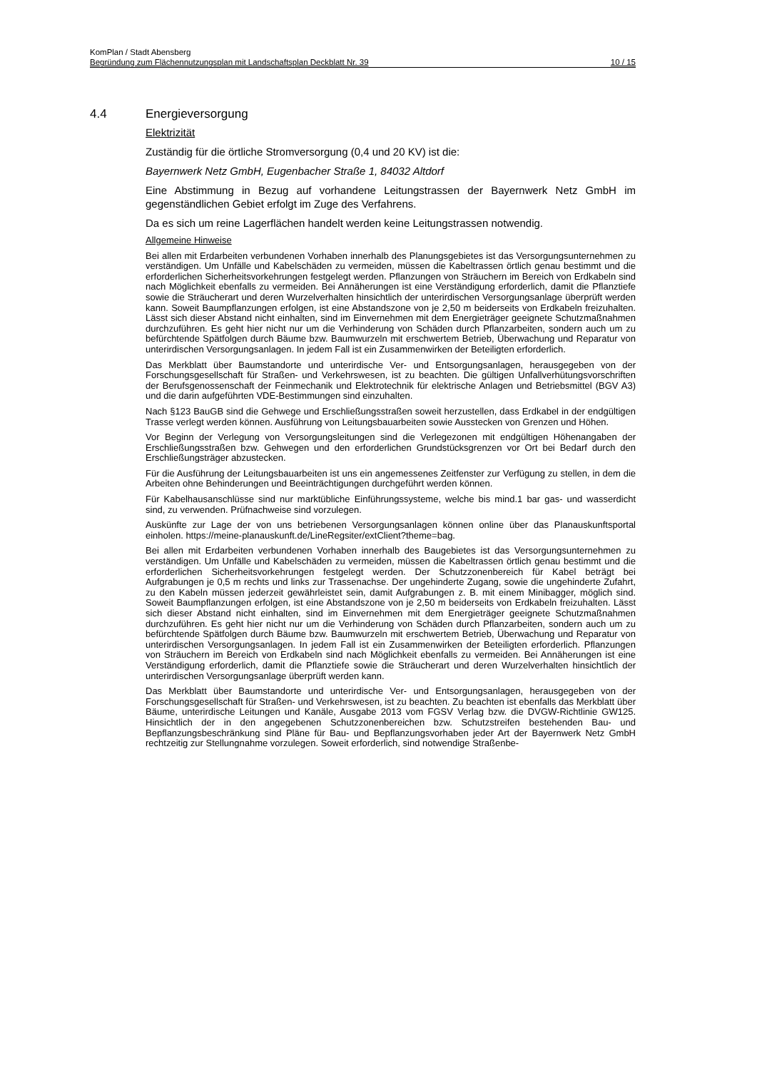KomPlan / Stadt Abensberg
Begründung zum Flächennutzungsplan mit Landschaftsplan Deckblatt Nr. 39 10 / 15
4.4 Energieversorgung
Elektrizität
Zuständig für die örtliche Stromversorgung (0,4 und 20 KV) ist die:
Bayernwerk Netz GmbH, Eugenbacher Straße 1, 84032 Altdorf
Eine Abstimmung in Bezug auf vorhandene Leitungstrassen der Bayernwerk Netz GmbH im gegenständlichen Gebiet erfolgt im Zuge des Verfahrens.
Da es sich um reine Lagerflächen handelt werden keine Leitungstrassen notwendig.
Allgemeine Hinweise
Bei allen mit Erdarbeiten verbundenen Vorhaben innerhalb des Planungsgebietes ist das Versorgungsunternehmen zu verständigen. Um Unfälle und Kabelschäden zu vermeiden, müssen die Kabeltrassen örtlich genau bestimmt und die erforderlichen Sicherheitsvorkehrungen festgelegt werden. Pflanzungen von Sträuchern im Bereich von Erdkabeln sind nach Möglichkeit ebenfalls zu vermeiden. Bei Annäherungen ist eine Verständigung erforderlich, damit die Pflanztiefe sowie die Sträucherart und deren Wurzelverhalten hinsichtlich der unterirdischen Versorgungsanlage überprüft werden kann. Soweit Baumpflanzungen erfolgen, ist eine Abstandszone von je 2,50 m beiderseits von Erdkabeln freizuhalten. Lässt sich dieser Abstand nicht einhalten, sind im Einvernehmen mit dem Energieträger geeignete Schutzmaßnahmen durchzuführen. Es geht hier nicht nur um die Verhinderung von Schäden durch Pflanzarbeiten, sondern auch um zu befürchtende Spätfolgen durch Bäume bzw. Baumwurzeln mit erschwertem Betrieb, Überwachung und Reparatur von unterirdischen Versorgungsanlagen. In jedem Fall ist ein Zusammenwirken der Beteiligten erforderlich.
Das Merkblatt über Baumstandorte und unterirdische Ver- und Entsorgungsanlagen, herausgegeben von der Forschungsgesellschaft für Straßen- und Verkehrswesen, ist zu beachten. Die gültigen Unfallverhütungsvorschriften der Berufsgenossenschaft der Feinmechanik und Elektrotechnik für elektrische Anlagen und Betriebsmittel (BGV A3) und die darin aufgeführten VDE-Bestimmungen sind einzuhalten.
Nach §123 BauGB sind die Gehwege und Erschließungsstraßen soweit herzustellen, dass Erdkabel in der endgültigen Trasse verlegt werden können. Ausführung von Leitungsbauarbeiten sowie Ausstecken von Grenzen und Höhen.
Vor Beginn der Verlegung von Versorgungsleitungen sind die Verlegezonen mit endgültigen Höhenangaben der Erschließungsstraßen bzw. Gehwegen und den erforderlichen Grundstücksgrenzen vor Ort bei Bedarf durch den Erschließungsträger abzustecken.
Für die Ausführung der Leitungsbauarbeiten ist uns ein angemessenes Zeitfenster zur Verfügung zu stellen, in dem die Arbeiten ohne Behinderungen und Beeinträchtigungen durchgeführt werden können.
Für Kabelhausanschlüsse sind nur marktübliche Einführungssysteme, welche bis mind.1 bar gas- und wasserdicht sind, zu verwenden. Prüfnachweise sind vorzulegen.
Auskünfte zur Lage der von uns betriebenen Versorgungsanlagen können online über das Planauskunftsportal einholen. https://meine-planauskunft.de/LineRegsiter/extClient?theme=bag.
Bei allen mit Erdarbeiten verbundenen Vorhaben innerhalb des Baugebietes ist das Versorgungsunternehmen zu verständigen. Um Unfälle und Kabelschäden zu vermeiden, müssen die Kabeltrassen örtlich genau bestimmt und die erforderlichen Sicherheitsvorkehrungen festgelegt werden. Der Schutzzonenbereich für Kabel beträgt bei Aufgrabungen je 0,5 m rechts und links zur Trassenachse. Der ungehinderte Zugang, sowie die ungehinderte Zufahrt, zu den Kabeln müssen jederzeit gewährleistet sein, damit Aufgrabungen z. B. mit einem Minibagger, möglich sind. Soweit Baumpflanzungen erfolgen, ist eine Abstandszone von je 2,50 m beiderseits von Erdkabeln freizuhalten. Lässt sich dieser Abstand nicht einhalten, sind im Einvernehmen mit dem Energieträger geeignete Schutzmaßnahmen durchzuführen. Es geht hier nicht nur um die Verhinderung von Schäden durch Pflanzarbeiten, sondern auch um zu befürchtende Spätfolgen durch Bäume bzw. Baumwurzeln mit erschwertem Betrieb, Überwachung und Reparatur von unterirdischen Versorgungsanlagen. In jedem Fall ist ein Zusammenwirken der Beteiligten erforderlich. Pflanzungen von Sträuchern im Bereich von Erdkabeln sind nach Möglichkeit ebenfalls zu vermeiden. Bei Annäherungen ist eine Verständigung erforderlich, damit die Pflanztiefe sowie die Sträucherart und deren Wurzelverhalten hinsichtlich der unterirdischen Versorgungsanlage überprüft werden kann.
Das Merkblatt über Baumstandorte und unterirdische Ver- und Entsorgungsanlagen, herausgegeben von der Forschungsgesellschaft für Straßen- und Verkehrswesen, ist zu beachten. Zu beachten ist ebenfalls das Merkblatt über Bäume, unterirdische Leitungen und Kanäle, Ausgabe 2013 vom FGSV Verlag bzw. die DVGW-Richtlinie GW125. Hinsichtlich der in den angegebenen Schutzzonenbereichen bzw. Schutzstreifen bestehenden Bau- und Bepflanzungsbeschränkung sind Pläne für Bau- und Bepflanzungsvorhaben jeder Art der Bayernwerk Netz GmbH rechtzeitig zur Stellungnahme vorzulegen. Soweit erforderlich, sind notwendige Straßenbe-